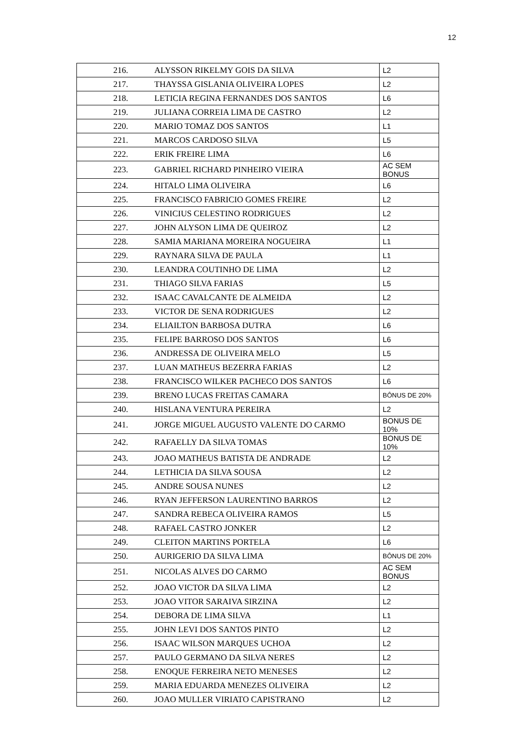12
| 216. | ALYSSON RIKELMY GOIS DA SILVA | L2 |
| 217. | THAYSSA GISLANIA OLIVEIRA LOPES | L2 |
| 218. | LETICIA REGINA FERNANDES DOS SANTOS | L6 |
| 219. | JULIANA CORREIA LIMA DE CASTRO | L2 |
| 220. | MARIO TOMAZ DOS SANTOS | L1 |
| 221. | MARCOS CARDOSO SILVA | L5 |
| 222. | ERIK FREIRE LIMA | L6 |
| 223. | GABRIEL RICHARD PINHEIRO VIEIRA | AC SEM BONUS |
| 224. | HITALO LIMA OLIVEIRA | L6 |
| 225. | FRANCISCO FABRICIO GOMES FREIRE | L2 |
| 226. | VINICIUS CELESTINO RODRIGUES | L2 |
| 227. | JOHN ALYSON LIMA DE QUEIROZ | L2 |
| 228. | SAMIA MARIANA MOREIRA NOGUEIRA | L1 |
| 229. | RAYNARA SILVA DE PAULA | L1 |
| 230. | LEANDRA COUTINHO DE LIMA | L2 |
| 231. | THIAGO SILVA FARIAS | L5 |
| 232. | ISAAC CAVALCANTE DE ALMEIDA | L2 |
| 233. | VICTOR DE SENA RODRIGUES | L2 |
| 234. | ELIAILTON BARBOSA DUTRA | L6 |
| 235. | FELIPE BARROSO DOS SANTOS | L6 |
| 236. | ANDRESSA DE OLIVEIRA MELO | L5 |
| 237. | LUAN MATHEUS BEZERRA FARIAS | L2 |
| 238. | FRANCISCO WILKER PACHECO DOS SANTOS | L6 |
| 239. | BRENO LUCAS FREITAS CAMARA | BÔNUS DE 20% |
| 240. | HISLANA VENTURA PEREIRA | L2 |
| 241. | JORGE MIGUEL AUGUSTO VALENTE DO CARMO | BONUS DE 10% |
| 242. | RAFAELLY DA SILVA TOMAS | BONUS DE 10% |
| 243. | JOAO MATHEUS BATISTA DE ANDRADE | L2 |
| 244. | LETHICIA DA SILVA SOUSA | L2 |
| 245. | ANDRE SOUSA NUNES | L2 |
| 246. | RYAN JEFFERSON LAURENTINO BARROS | L2 |
| 247. | SANDRA REBECA OLIVEIRA RAMOS | L5 |
| 248. | RAFAEL CASTRO JONKER | L2 |
| 249. | CLEITON MARTINS PORTELA | L6 |
| 250. | AURIGERIO DA SILVA LIMA | BÔNUS DE 20% |
| 251. | NICOLAS ALVES DO CARMO | AC SEM BONUS |
| 252. | JOAO VICTOR DA SILVA LIMA | L2 |
| 253. | JOAO VITOR SARAIVA SIRZINA | L2 |
| 254. | DEBORA DE LIMA SILVA | L1 |
| 255. | JOHN LEVI DOS SANTOS PINTO | L2 |
| 256. | ISAAC WILSON MARQUES UCHOA | L2 |
| 257. | PAULO GERMANO DA SILVA NERES | L2 |
| 258. | ENOQUE FERREIRA NETO MENESES | L2 |
| 259. | MARIA EDUARDA MENEZES OLIVEIRA | L2 |
| 260. | JOAO MULLER VIRIATO CAPISTRANO | L2 |